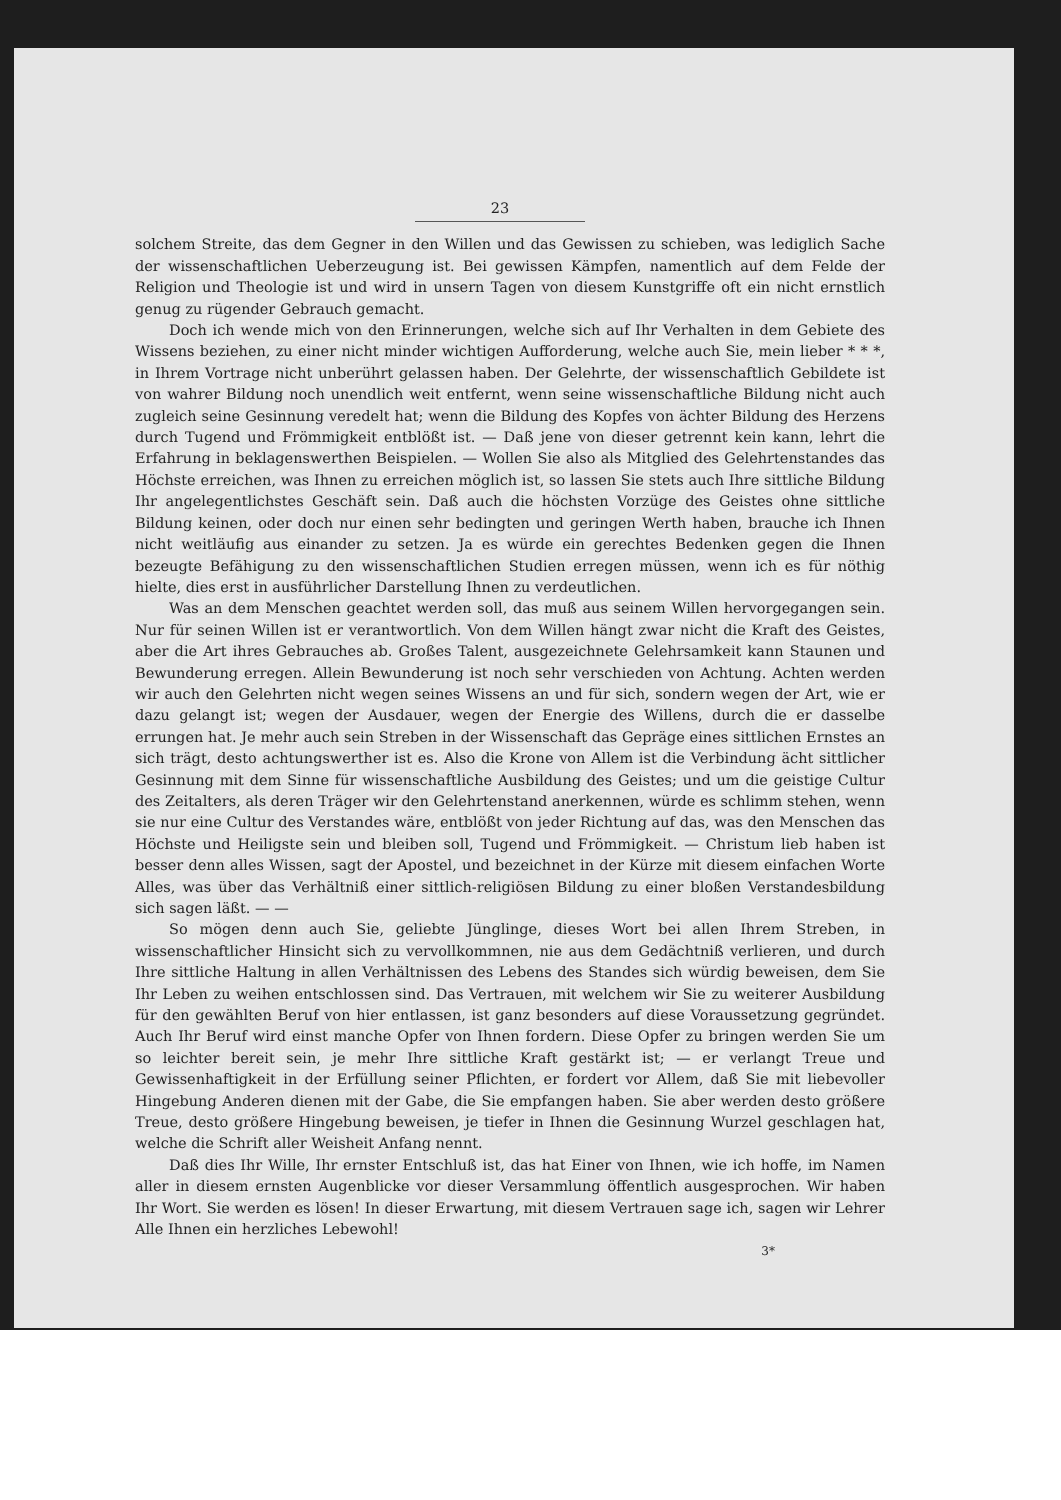23
solchem Streite, das dem Gegner in den Willen und das Gewissen zu schieben, was lediglich Sache der wissenschaftlichen Ueberzeugung ist. Bei gewissen Kämpfen, namentlich auf dem Felde der Religion und Theologie ist und wird in unsern Tagen von diesem Kunstgriffe oft ein nicht ernstlich genug zu rügender Gebrauch gemacht.
Doch ich wende mich von den Erinnerungen, welche sich auf Ihr Verhalten in dem Gebiete des Wissens beziehen, zu einer nicht minder wichtigen Aufforderung, welche auch Sie, mein lieber * * *, in Ihrem Vortrage nicht unberührt gelassen haben. Der Gelehrte, der wissenschaftlich Gebildete ist von wahrer Bildung noch unendlich weit entfernt, wenn seine wissenschaftliche Bildung nicht auch zugleich seine Gesinnung veredelt hat; wenn die Bildung des Kopfes von ächter Bildung des Herzens durch Tugend und Frömmigkeit entblößt ist. — Daß jene von dieser getrennt kein kann, lehrt die Erfahrung in beklagenswerthen Beispielen. — Wollen Sie also als Mitglied des Gelehrtenstandes das Höchste erreichen, was Ihnen zu erreichen möglich ist, so lassen Sie stets auch Ihre sittliche Bildung Ihr angelegentlichstes Geschäft sein. Daß auch die höchsten Vorzüge des Geistes ohne sittliche Bildung keinen, oder doch nur einen sehr bedingten und geringen Werth haben, brauche ich Ihnen nicht weitläufig aus einander zu setzen. Ja es würde ein gerechtes Bedenken gegen die Ihnen bezeugte Befähigung zu den wissenschaftlichen Studien erregen müssen, wenn ich es für nöthig hielte, dies erst in ausführlicher Darstellung Ihnen zu verdeutlichen.
Was an dem Menschen geachtet werden soll, das muß aus seinem Willen hervorgegangen sein. Nur für seinen Willen ist er verantwortlich. Von dem Willen hängt zwar nicht die Kraft des Geistes, aber die Art ihres Gebrauches ab. Großes Talent, ausgezeichnete Gelehrsamkeit kann Staunen und Bewunderung erregen. Allein Bewunderung ist noch sehr verschieden von Achtung. Achten werden wir auch den Gelehrten nicht wegen seines Wissens an und für sich, sondern wegen der Art, wie er dazu gelangt ist; wegen der Ausdauer, wegen der Energie des Willens, durch die er dasselbe errungen hat. Je mehr auch sein Streben in der Wissenschaft das Gepräge eines sittlichen Ernstes an sich trägt, desto achtungswerther ist es. Also die Krone von Allem ist die Verbindung ächt sittlicher Gesinnung mit dem Sinne für wissenschaftliche Ausbildung des Geistes; und um die geistige Cultur des Zeitalters, als deren Träger wir den Gelehrtenstand anerkennen, würde es schlimm stehen, wenn sie nur eine Cultur des Verstandes wäre, entblößt von jeder Richtung auf das, was den Menschen das Höchste und Heiligste sein und bleiben soll, Tugend und Frömmigkeit. — Christum lieb haben ist besser denn alles Wissen, sagt der Apostel, und bezeichnet in der Kürze mit diesem einfachen Worte Alles, was über das Verhältniß einer sittlich-religiösen Bildung zu einer bloßen Verstandesbildung sich sagen läßt. — —
So mögen denn auch Sie, geliebte Jünglinge, dieses Wort bei allen Ihrem Streben, in wissenschaftlicher Hinsicht sich zu vervollkommnen, nie aus dem Gedächtniß verlieren, und durch Ihre sittliche Haltung in allen Verhältnissen des Lebens des Standes sich würdig beweisen, dem Sie Ihr Leben zu weihen entschlossen sind. Das Vertrauen, mit welchem wir Sie zu weiterer Ausbildung für den gewählten Beruf von hier entlassen, ist ganz besonders auf diese Voraussetzung gegründet. Auch Ihr Beruf wird einst manche Opfer von Ihnen fordern. Diese Opfer zu bringen werden Sie um so leichter bereit sein, je mehr Ihre sittliche Kraft gestärkt ist; — er verlangt Treue und Gewissenhaftigkeit in der Erfüllung seiner Pflichten, er fordert vor Allem, daß Sie mit liebevoller Hingebung Anderen dienen mit der Gabe, die Sie empfangen haben. Sie aber werden desto größere Treue, desto größere Hingebung beweisen, je tiefer in Ihnen die Gesinnung Wurzel geschlagen hat, welche die Schrift aller Weisheit Anfang nennt.
Daß dies Ihr Wille, Ihr ernster Entschluß ist, das hat Einer von Ihnen, wie ich hoffe, im Namen aller in diesem ernsten Augenblicke vor dieser Versammlung öffentlich ausgesprochen. Wir haben Ihr Wort. Sie werden es lösen! In dieser Erwartung, mit diesem Vertrauen sage ich, sagen wir Lehrer Alle Ihnen ein herzliches Lebewohl!
3*